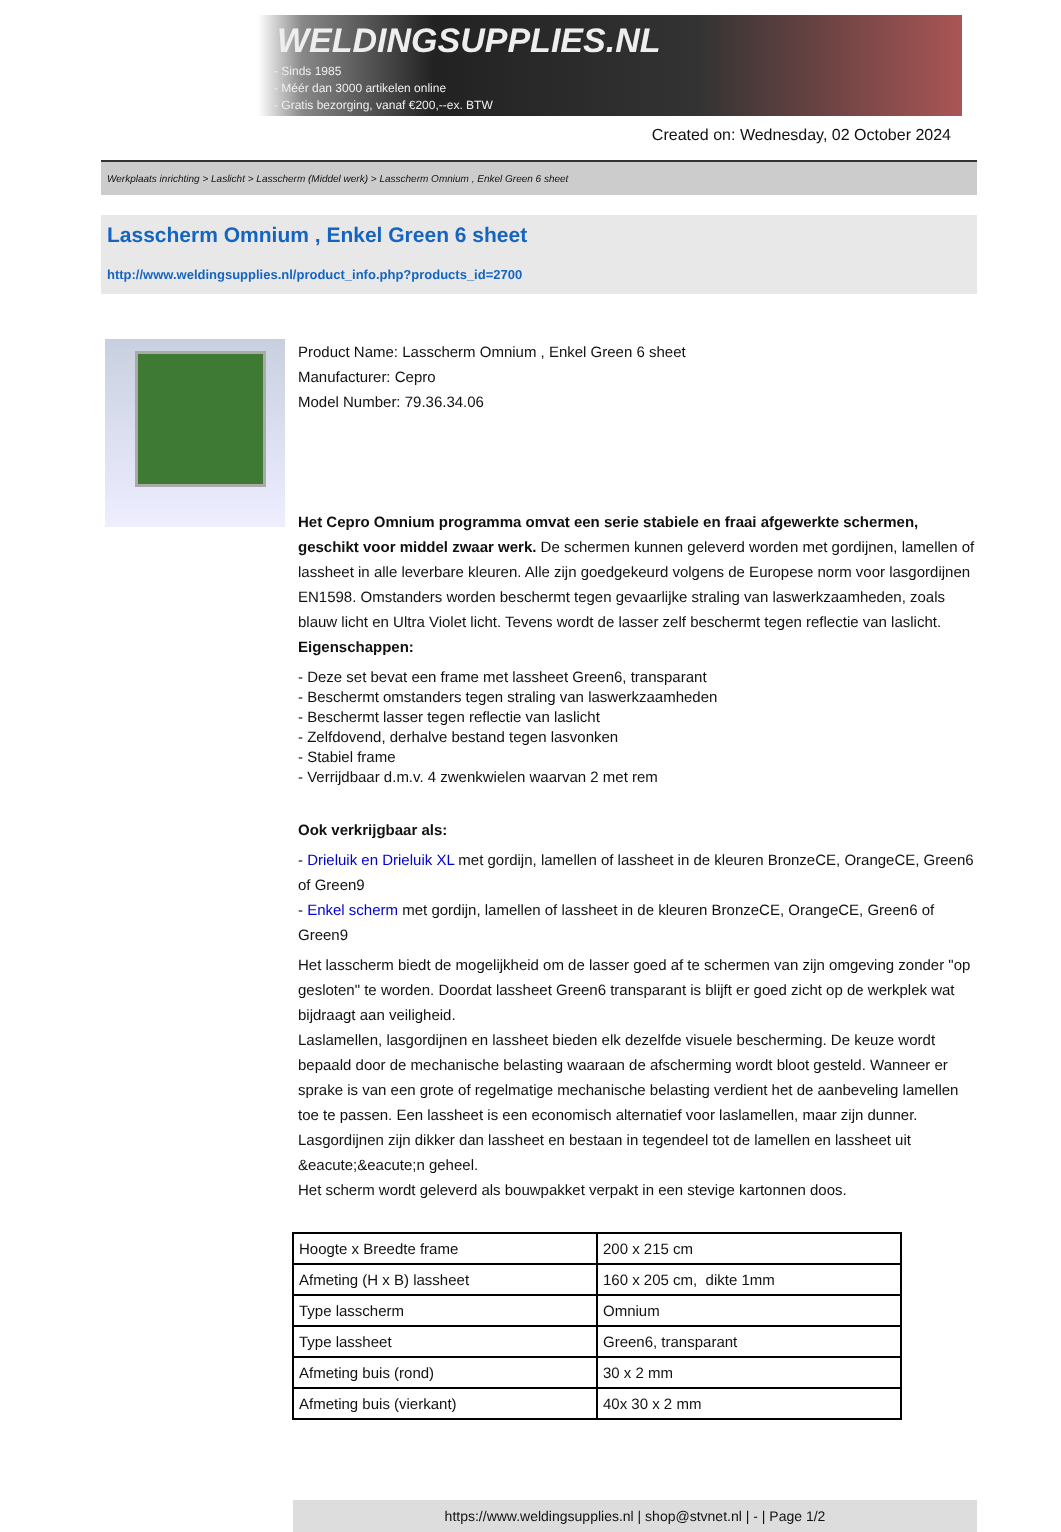WELDINGSUPPLIES.NL
- Sinds 1985
- Méér dan 3000 artikelen online
- Gratis bezorging, vanaf €200,--ex. BTW
Created on: Wednesday, 02 October 2024
Werkplaats inrichting > Laslicht > Lasscherm (Middel werk) > Lasscherm Omnium , Enkel Green 6 sheet
Lasscherm Omnium , Enkel Green 6 sheet
http://www.weldingsupplies.nl/product_info.php?products_id=2700
Product Name: Lasscherm Omnium , Enkel Green 6 sheet
Manufacturer: Cepro
Model Number: 79.36.34.06
Het Cepro Omnium programma omvat een serie stabiele en fraai afgewerkte schermen, geschikt voor middel zwaar werk. De schermen kunnen geleverd worden met gordijnen, lamellen of lassheet in alle leverbare kleuren. Alle zijn goedgekeurd volgens de Europese norm voor lasgordijnen EN1598. Omstanders worden beschermt tegen gevaarlijke straling van laswerkzaamheden, zoals blauw licht en Ultra Violet licht. Tevens wordt de lasser zelf beschermt tegen reflectie van laslicht.
Eigenschappen:
- Deze set bevat een frame met lassheet Green6, transparant
- Beschermt omstanders tegen straling van laswerkzaamheden
- Beschermt lasser tegen reflectie van laslicht
- Zelfdovend, derhalve bestand tegen lasvonken
- Stabiel frame
- Verrijdbaar d.m.v. 4 zwenkwielen waarvan 2 met rem
Ook verkrijgbaar als:
- Drieluik en Drieluik XL met gordijn, lamellen of lassheet in de kleuren BronzeCE, OrangeCE, Green6 of Green9
- Enkel scherm met gordijn, lamellen of lassheet in de kleuren BronzeCE, OrangeCE, Green6 of Green9
Het lasscherm biedt de mogelijkheid om de lasser goed af te schermen van zijn omgeving zonder "op gesloten" te worden. Doordat lassheet Green6 transparant is blijft er goed zicht op de werkplek wat bijdraagt aan veiligheid.
Laslamellen, lasgordijnen en lassheet bieden elk dezelfde visuele bescherming. De keuze wordt bepaald door de mechanische belasting waaraan de afscherming wordt bloot gesteld. Wanneer er sprake is van een grote of regelmatige mechanische belasting verdient het de aanbeveling lamellen toe te passen. Een lassheet is een economisch alternatief voor laslamellen, maar zijn dunner. Lasgordijnen zijn dikker dan lassheet en bestaan in tegendeel tot de lamellen en lassheet uit &eacute;&eacute;n geheel.
Het scherm wordt geleverd als bouwpakket verpakt in een stevige kartonnen doos.
| Hoogte x Breedte frame | 200 x 215 cm |
| Afmeting (H x B) lassheet | 160 x 205 cm, dikte 1mm |
| Type lasscherm | Omnium |
| Type lassheet | Green6, transparant |
| Afmeting buis (rond) | 30 x 2 mm |
| Afmeting buis (vierkant) | 40x 30 x 2 mm |
https://www.weldingsupplies.nl | shop@stvnet.nl | - | Page 1/2